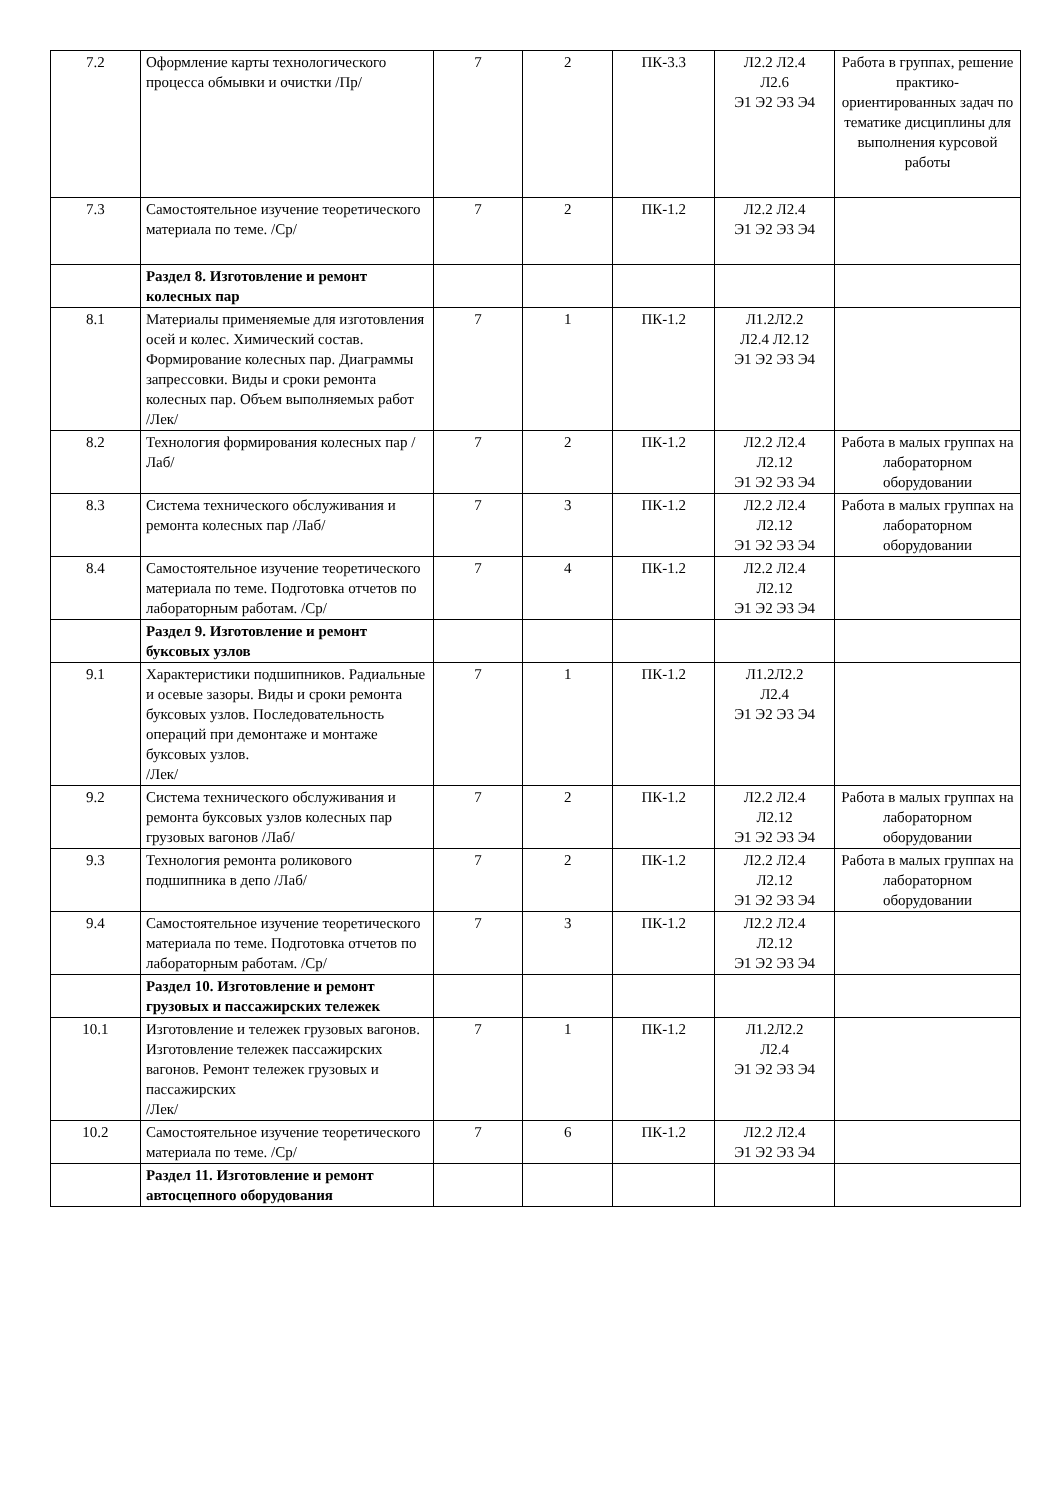| 7.2 | Оформление карты технологического процесса обмывки и очистки /Пр/ | 7 | 2 | ПК-3.3 | Л2.2 Л2.4 Л2.6 Э1 Э2 Э3 Э4 | Работа в группах, решение практико-ориентированных задач по тематике дисциплины для выполнения курсовой работы |
| 7.3 | Самостоятельное изучение теоретического материала по теме. /Ср/ | 7 | 2 | ПК-1.2 | Л2.2 Л2.4 Э1 Э2 Э3 Э4 | |
| | Раздел 8. Изготовление и ремонт колесных пар | | | | | |
| 8.1 | Материалы применяемые для изготовления осей и колес. Химический состав. Формирование колесных пар. Диаграммы запрессовки. Виды и сроки ремонта колесных пар. Объем выполняемых работ /Лек/ | 7 | 1 | ПК-1.2 | Л1.2Л2.2 Л2.4 Л2.12 Э1 Э2 Э3 Э4 | |
| 8.2 | Технология формирования колесных пар /Лаб/ | 7 | 2 | ПК-1.2 | Л2.2 Л2.4 Л2.12 Э1 Э2 Э3 Э4 | Работа в малых группах на лабораторном оборудовании |
| 8.3 | Система технического обслуживания и ремонта колесных пар /Лаб/ | 7 | 3 | ПК-1.2 | Л2.2 Л2.4 Л2.12 Э1 Э2 Э3 Э4 | Работа в малых группах на лабораторном оборудовании |
| 8.4 | Самостоятельное изучение теоретического материала по теме. Подготовка отчетов по лабораторным работам. /Ср/ | 7 | 4 | ПК-1.2 | Л2.2 Л2.4 Л2.12 Э1 Э2 Э3 Э4 | |
| | Раздел 9. Изготовление и ремонт буксовых узлов | | | | | |
| 9.1 | Характеристики подшипников. Радиальные и осевые зазоры. Виды и сроки ремонта буксовых узлов. Последовательность операций при демонтаже и монтаже буксовых узлов. /Лек/ | 7 | 1 | ПК-1.2 | Л1.2Л2.2 Л2.4 Э1 Э2 Э3 Э4 | |
| 9.2 | Система технического обслуживания и ремонта буксовых узлов колесных пар грузовых вагонов /Лаб/ | 7 | 2 | ПК-1.2 | Л2.2 Л2.4 Л2.12 Э1 Э2 Э3 Э4 | Работа в малых группах на лабораторном оборудовании |
| 9.3 | Технология ремонта роликового подшипника в депо /Лаб/ | 7 | 2 | ПК-1.2 | Л2.2 Л2.4 Л2.12 Э1 Э2 Э3 Э4 | Работа в малых группах на лабораторном оборудовании |
| 9.4 | Самостоятельное изучение теоретического материала по теме. Подготовка отчетов по лабораторным работам. /Ср/ | 7 | 3 | ПК-1.2 | Л2.2 Л2.4 Л2.12 Э1 Э2 Э3 Э4 | |
| | Раздел 10. Изготовление и ремонт грузовых и пассажирских тележек | | | | | |
| 10.1 | Изготовление и тележек грузовых вагонов. Изготовление тележек пассажирских вагонов. Ремонт тележек грузовых и пассажирских /Лек/ | 7 | 1 | ПК-1.2 | Л1.2Л2.2 Л2.4 Э1 Э2 Э3 Э4 | |
| 10.2 | Самостоятельное изучение теоретического материала по теме. /Ср/ | 7 | 6 | ПК-1.2 | Л2.2 Л2.4 Э1 Э2 Э3 Э4 | |
| | Раздел 11. Изготовление и ремонт автосцепного оборудования | | | | | |